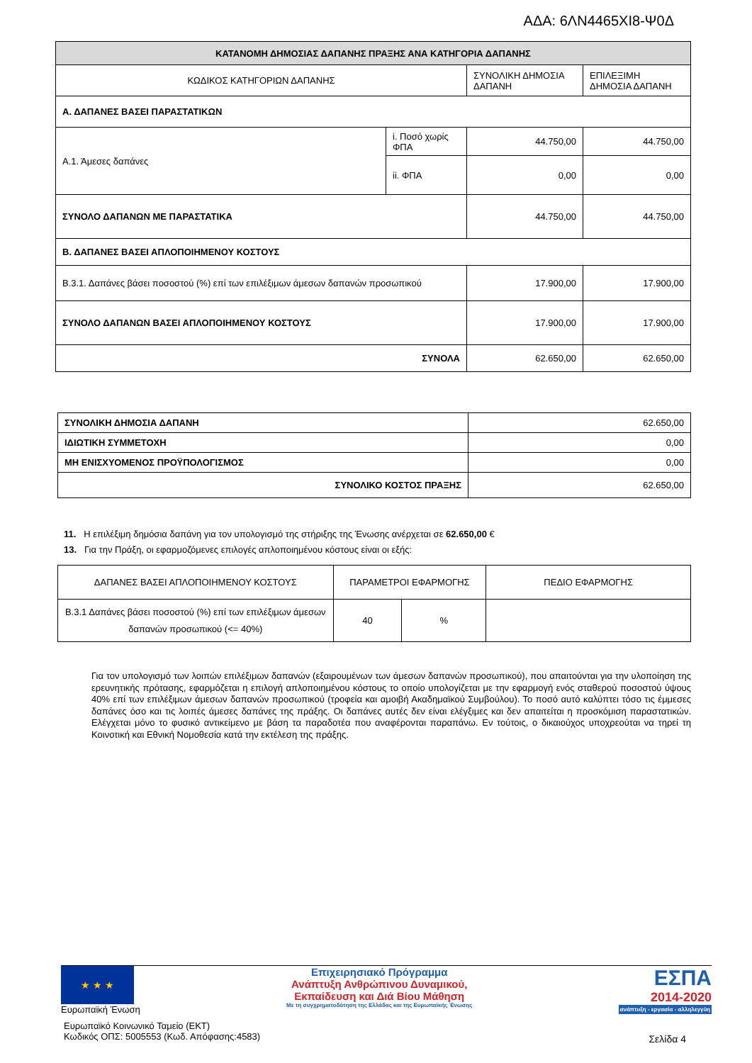ΑΔΑ: 6ΛΝ4465ΧΙ8-Ψ0Δ
| ΚΑΤΑΝΟΜΗ ΔΗΜΟΣΙΑΣ ΔΑΠΑΝΗΣ ΠΡΑΞΗΣ ΑΝΑ ΚΑΤΗΓΟΡΙΑ ΔΑΠΑΝΗΣ | | | |
| --- | --- | --- | --- |
| ΚΩΔΙΚΟΣ ΚΑΤΗΓΟΡΙΩΝ ΔΑΠΑΝΗΣ | | ΣΥΝΟΛΙΚΗ ΔΗΜΟΣΙΑ ΔΑΠΑΝΗ | ΕΠΙΛΕΞΙΜΗ ΔΗΜΟΣΙΑ ΔΑΠΑΝΗ |
| Α. ΔΑΠΑΝΕΣ ΒΑΣΕΙ ΠΑΡΑΣΤΑΤΙΚΩΝ | | | |
| Α.1. Άμεσες δαπάνες | i. Ποσό χωρίς ΦΠΑ | 44.750,00 | 44.750,00 |
| | ii. ΦΠΑ | 0,00 | 0,00 |
| ΣΥΝΟΛΟ ΔΑΠΑΝΩΝ ΜΕ ΠΑΡΑΣΤΑΤΙΚΑ | | 44.750,00 | 44.750,00 |
| Β. ΔΑΠΑΝΕΣ ΒΑΣΕΙ ΑΠΛΟΠΟΙΗΜΕΝΟΥ ΚΟΣΤΟΥΣ | | | |
| Β.3.1. Δαπάνες βάσει ποσοστού (%) επί των επιλέξιμων άμεσων δαπανών προσωπικού | | 17.900,00 | 17.900,00 |
| ΣΥΝΟΛΟ ΔΑΠΑΝΩΝ ΒΑΣΕΙ ΑΠΛΟΠΟΙΗΜΕΝΟΥ ΚΟΣΤΟΥΣ | | 17.900,00 | 17.900,00 |
| ΣΥΝΟΛΑ | | 62.650,00 | 62.650,00 |
| ΣΥΝΟΛΙΚΗ ΔΗΜΟΣΙΑ ΔΑΠΑΝΗ | 62.650,00 |
| ΙΔΙΩΤΙΚΗ ΣΥΜΜΕΤΟΧΗ | 0,00 |
| ΜΗ ΕΝΙΣΧΥΟΜΕΝΟΣ ΠΡΟΫΠΟΛΟΓΙΣΜΟΣ | 0,00 |
| ΣΥΝΟΛΙΚΟ ΚΟΣΤΟΣ ΠΡΑΞΗΣ | 62.650,00 |
11. Η επιλέξιμη δημόσια δαπάνη για τον υπολογισμό της στήριξης της Ένωσης ανέρχεται σε 62.650,00 €
13. Για την Πράξη, οι εφαρμοζόμενες επιλογές απλοποιημένου κόστους είναι οι εξής:
| ΔΑΠΑΝΕΣ ΒΑΣΕΙ ΑΠΛΟΠΟΙΗΜΕΝΟΥ ΚΟΣΤΟΥΣ | ΠΑΡΑΜΕΤΡΟΙ ΕΦΑΡΜΟΓΗΣ | | ΠΕΔΙΟ ΕΦΑΡΜΟΓΗΣ |
| Β.3.1 Δαπάνες βάσει ποσοστού (%) επί των επιλέξιμων άμεσων δαπανών προσωπικού (<= 40%) | 40 | % | |
Για τον υπολογισμό των λοιπών επιλέξιμων δαπανών (εξαιρουμένων των άμεσων δαπανών προσωπικού), που απαιτούνται για την υλοποίηση της ερευνητικής πρότασης, εφαρμόζεται η επιλογή απλοποιημένου κόστους το οποίο υπολογίζεται με την εφαρμογή ενός σταθερού ποσοστού ύψους 40% επί των επιλέξιμων άμεσων δαπανών προσωπικού (τροφεία και αμοιβή Ακαδημαϊκού Συμβούλου). Το ποσό αυτό καλύπτει τόσο τις έμμεσες δαπάνες όσο και τις λοιπές άμεσες δαπάνες της πράξης. Οι δαπάνες αυτές δεν είναι ελέγξιμες και δεν απαιτείται η προσκόμιση παραστατικών. Ελέγχεται μόνο το φυσικό αντικείμενο με βάση τα παραδοτέα που αναφέρονται παραπάνω. Εν τούτοις, ο δικαιούχος υποχρεούται να τηρεί τη Κοινοτική και Εθνική Νομοθεσία κατά την εκτέλεση της πράξης.
★ ★ ★
Ευρωπαϊκή Ένωση
Επιχειρησιακό Πρόγραμμα
Ανάπτυξη Ανθρώπινου Δυναμικού,
Εκπαίδευση και Διά Βίου Μάθηση
Με τη συγχρηματοδότηση της Ελλάδας και της Ευρωπαϊκής Ένωσης
ΕΣΠΑ
2014-2020
ανάπτυξη - εργασία - αλληλεγγύη
Ευρωπαϊκό Κοινωνικό Ταμείο (ΕΚΤ)
Κωδικός ΟΠΣ: 5005553 (Κωδ. Απόφασης:4583)
Σελίδα 4